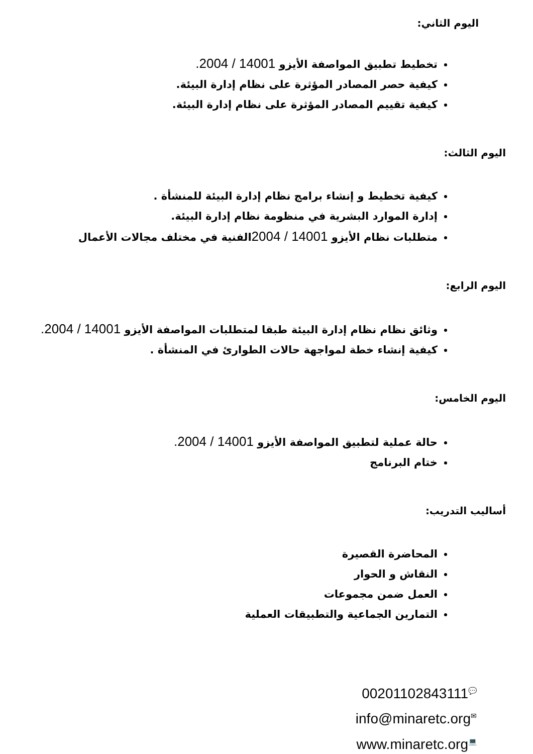اليوم الثاني:
تخطيط تطبيق المواصفة الأيزو 14001 / 2004.
كيفية حصر المصادر المؤثرة على نظام إدارة البيئة.
كيفية تقييم المصادر المؤثرة على نظام إدارة البيئة.
اليوم الثالث:
كيفية تخطيط و إنشاء برامج نظام إدارة البيئة للمنشأة .
إدارة الموارد البشرية في منظومة نظام إدارة البيئة.
متطلبات نظام الأيزو 14001 / 2004الفنية في مختلف مجالات الأعمال
اليوم الرابع:
وثائق نظام نظام إدارة البيئة طبقا لمتطلبات المواصفة الأيزو 14001 / 2004.
كيفية إنشاء خطة لمواجهة حالات الطوارئ في المنشأة .
اليوم الخامس:
حالة عملية لتطبيق المواصفة الأيزو 14001 / 2004.
ختام البرنامج
أساليب التدريب:
المحاضرة القصيرة
النقاش و الحوار
العمل ضمن مجموعات
التمارين الجماعية والتطبيقات العملية
00201102843111💬
info@minaretc.org✉
www.minaretc.org💻